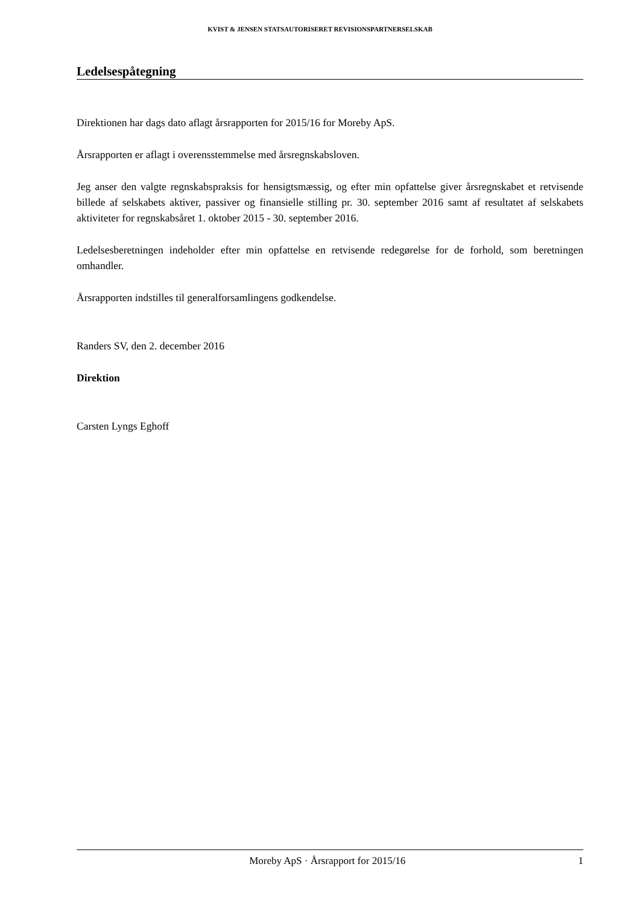KVIST & JENSEN STATSAUTORISERET REVISIONSPARTNERSELSKAB
Ledelsespåtegning
Direktionen har dags dato aflagt årsrapporten for 2015/16 for Moreby ApS.
Årsrapporten er aflagt i overensstemmelse med årsregnskabsloven.
Jeg anser den valgte regnskabspraksis for hensigtsmæssig, og efter min opfattelse giver årsregnskabet et retvisende billede af selskabets aktiver, passiver og finansielle stilling pr. 30. september 2016 samt af re­sultatet af selskabets aktiviteter for regnskabsåret 1. oktober 2015 - 30. september 2016.
Ledelsesberetningen indeholder efter min opfattelse en retvisende redegørelse for de forhold, som beret­ningen omhandler.
Årsrapporten indstilles til generalforsamlingens godkendelse.
Randers SV, den 2. december 2016
Direktion
Carsten Lyngs Eghoff
Moreby ApS · Årsrapport for 2015/16 1